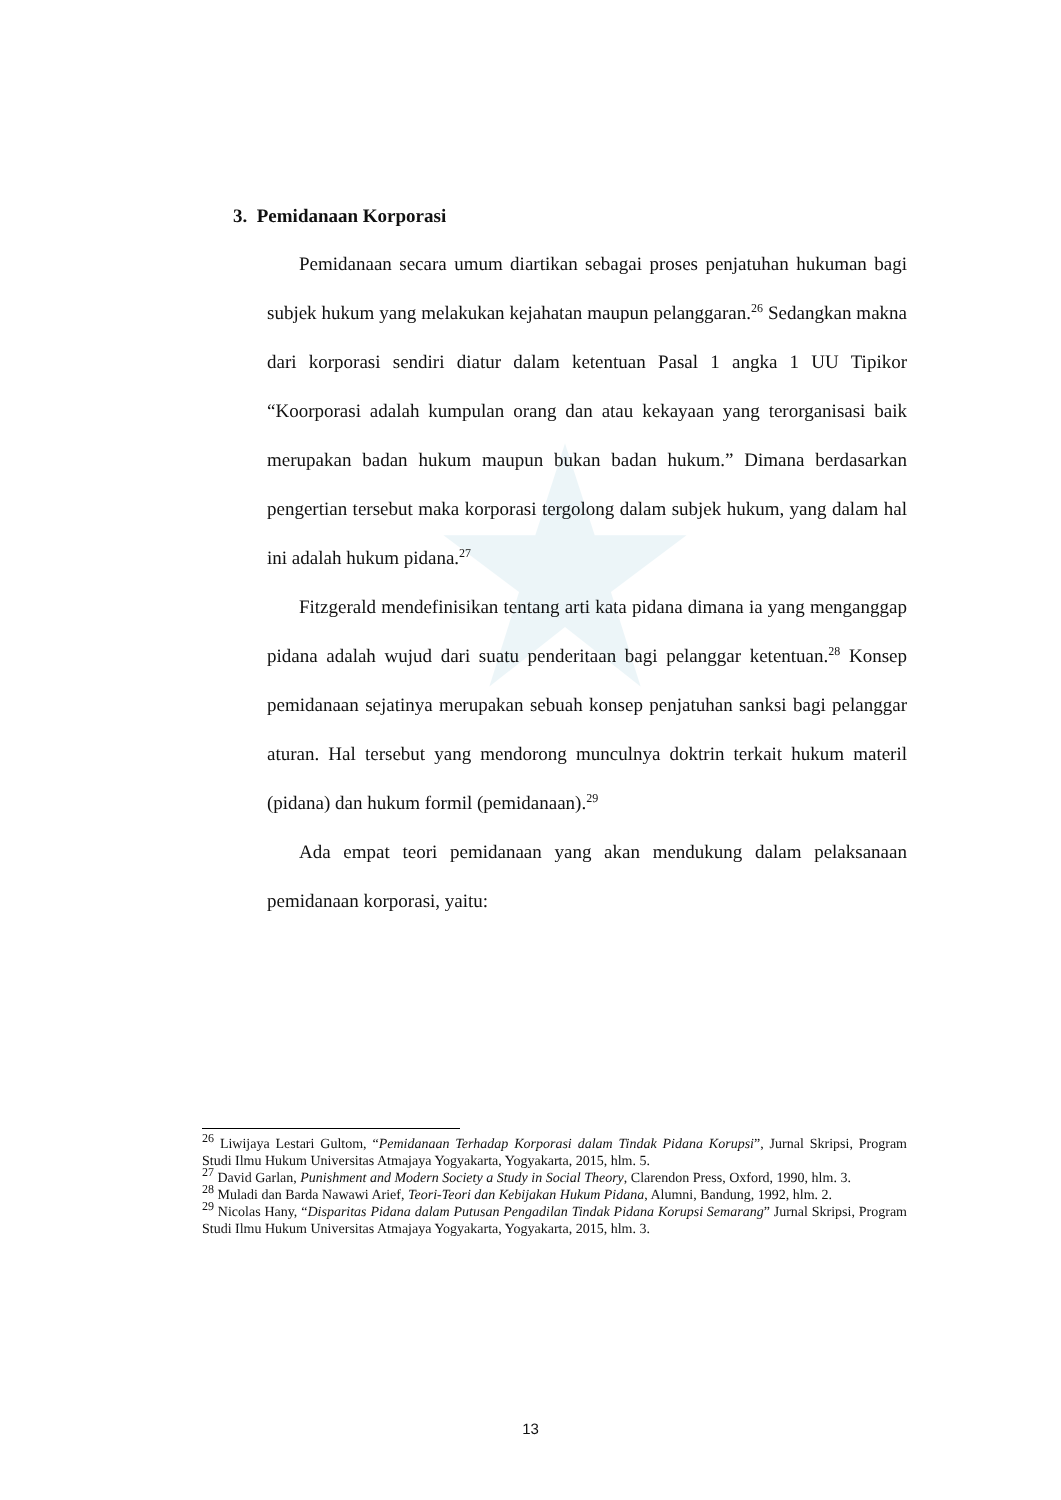3. Pemidanaan Korporasi
Pemidanaan secara umum diartikan sebagai proses penjatuhan hukuman bagi subjek hukum yang melakukan kejahatan maupun pelanggaran.<sup>26</sup> Sedangkan makna dari korporasi sendiri diatur dalam ketentuan Pasal 1 angka 1 UU Tipikor “Koorporasi adalah kumpulan orang dan atau kekayaan yang terorganisasi baik merupakan badan hukum maupun bukan badan hukum.” Dimana berdasarkan pengertian tersebut maka korporasi tergolong dalam subjek hukum, yang dalam hal ini adalah hukum pidana.<sup>27</sup>
Fitzgerald mendefinisikan tentang arti kata pidana dimana ia yang menganggap pidana adalah wujud dari suatu penderitaan bagi pelanggar ketentuan.<sup>28</sup> Konsep pemidanaan sejatinya merupakan sebuah konsep penjatuhan sanksi bagi pelanggar aturan. Hal tersebut yang mendorong munculnya doktrin terkait hukum materil (pidana) dan hukum formil (pemidanaan).<sup>29</sup>
Ada empat teori pemidanaan yang akan mendukung dalam pelaksanaan pemidanaan korporasi, yaitu:
<sup>26</sup> Liwijaya Lestari Gultom, “Pemidanaan Terhadap Korporasi dalam Tindak Pidana Korupsi”, Jurnal Skripsi, Program Studi Ilmu Hukum Universitas Atmajaya Yogyakarta, Yogyakarta, 2015, hlm. 5.
<sup>27</sup> David Garlan, Punishment and Modern Society a Study in Social Theory, Clarendon Press, Oxford, 1990, hlm. 3.
<sup>28</sup> Muladi dan Barda Nawawi Arief, Teori-Teori dan Kebijakan Hukum Pidana, Alumni, Bandung, 1992, hlm. 2.
<sup>29</sup> Nicolas Hany, “Disparitas Pidana dalam Putusan Pengadilan Tindak Pidana Korupsi Semarang” Jurnal Skripsi, Program Studi Ilmu Hukum Universitas Atmajaya Yogyakarta, Yogyakarta, 2015, hlm. 3.
13